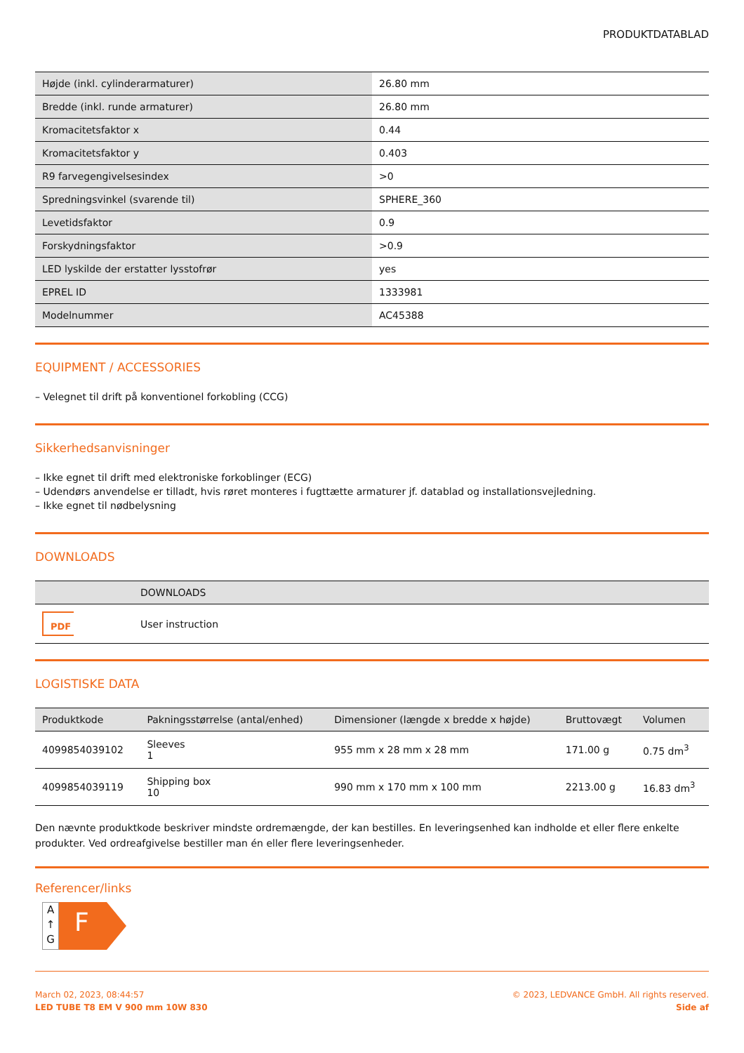PRODUKTDATABLAD
| Højde (inkl. cylinderarmaturer) | 26.80 mm |
| Bredde (inkl. runde armaturer) | 26.80 mm |
| Kromacitetsfaktor x | 0.44 |
| Kromacitetsfaktor y | 0.403 |
| R9 farvegengivelsesindex | >0 |
| Spredningsvinkel (svarende til) | SPHERE_360 |
| Levetidsfaktor | 0.9 |
| Forskydningsfaktor | >0.9 |
| LED lyskilde der erstatter lysstofrør | yes |
| EPREL ID | 1333981 |
| Modelnummer | AC45388 |
EQUIPMENT / ACCESSORIES
– Velegnet til drift på konventionel forkobling (CCG)
Sikkerhedsanvisninger
– Ikke egnet til drift med elektroniske forkoblinger (ECG)
– Udendørs anvendelse er tilladt, hvis røret monteres i fugttætte armaturer jf. datablad og installationsvejledning.
– Ikke egnet til nødbelysning
DOWNLOADS
| | DOWNLOADS |
| --- | --- |
| PDF | User instruction |
LOGISTISKE DATA
| Produktkode | Pakningsstørrelse (antal/enhed) | Dimensioner (længde x bredde x højde) | Bruttovægt | Volumen |
| --- | --- | --- | --- | --- |
| 4099854039102 | Sleeves 1 | 955 mm x 28 mm x 28 mm | 171.00 g | 0.75 dm<sup>3</sup> |
| 4099854039119 | Shipping box 10 | 990 mm x 170 mm x 100 mm | 2213.00 g | 16.83 dm<sup>3</sup> |
Den nævnte produktkode beskriver mindste ordremængde, der kan bestilles. En leveringsenhed kan indholde et eller flere enkelte produkter. Ved ordreafgivelse bestiller man én eller flere leveringsenheder.
Referencer/links
A
↑
G
F
March 02, 2023, 08:44:57
LED TUBE T8 EM V 900 mm 10W 830
© 2023, LEDVANCE GmbH. All rights reserved.
Side af